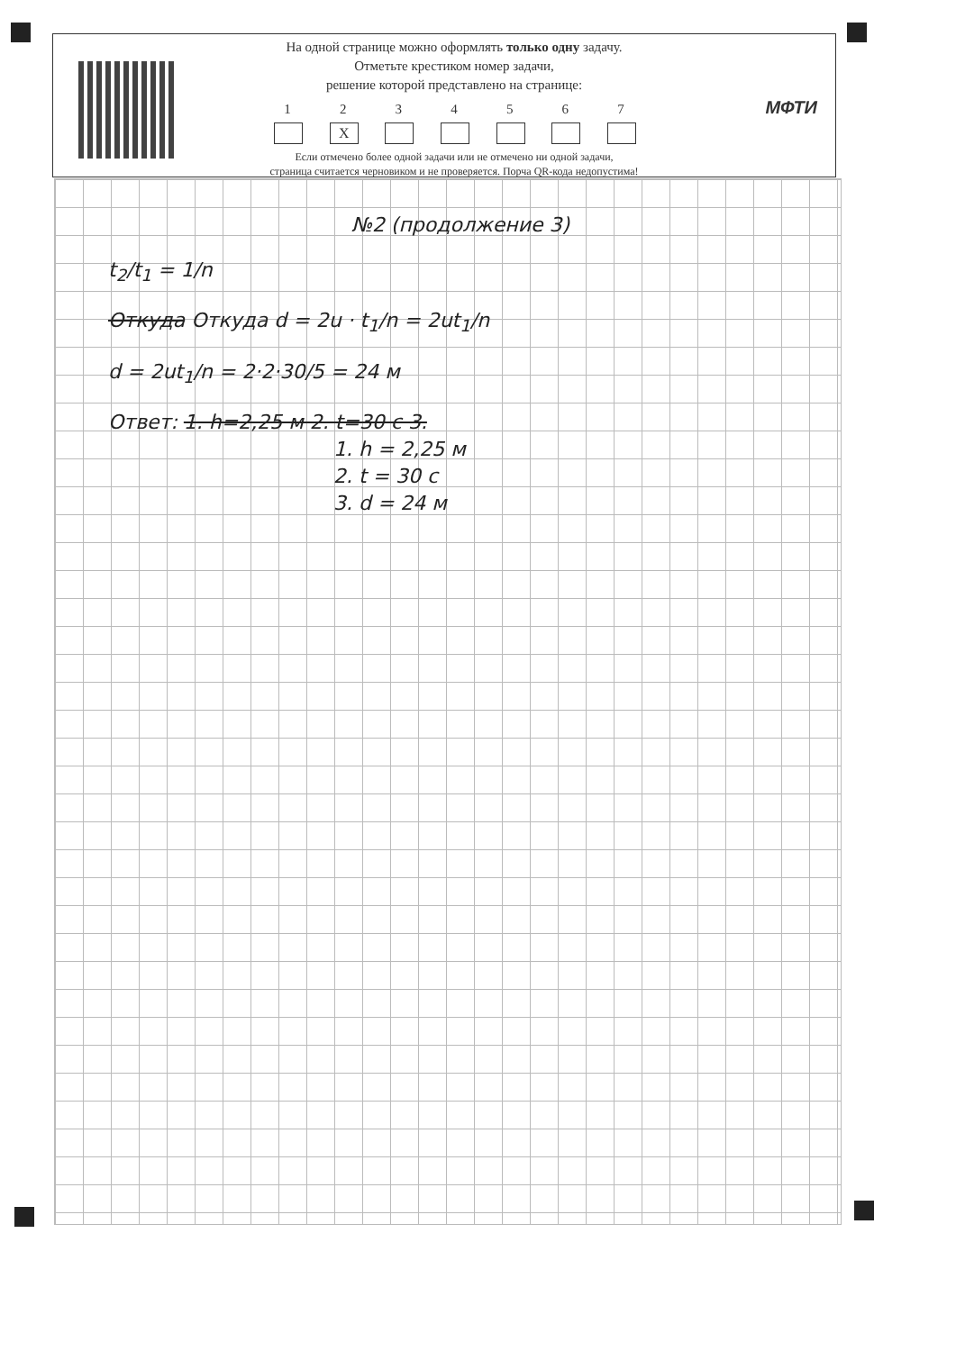На одной странице можно оформлять только одну задачу.
Отметьте крестиком номер задачи,
решение которой представлено на странице:
1 2
X
3 4 5 6 7
Если отмечено более одной задачи или не отмечено ни одной задачи,
страница считается черновиком и не проверяется. Порча QR-кода недопустима!
МФТИ
№2 (продолжение 3)
t<sub>2</sub>/t<sub>1</sub> = 1/n
Откуда Откуда d = 2u · t<sub>1</sub>/n = 2ut<sub>1</sub>/n
d = 2ut<sub>1</sub>/n = 2·2·30/5 = 24 м
Ответ: 1. h=2,25 м 2. t=30 с 3.
1. h = 2,25 м
2. t = 30 с
3. d = 24 м